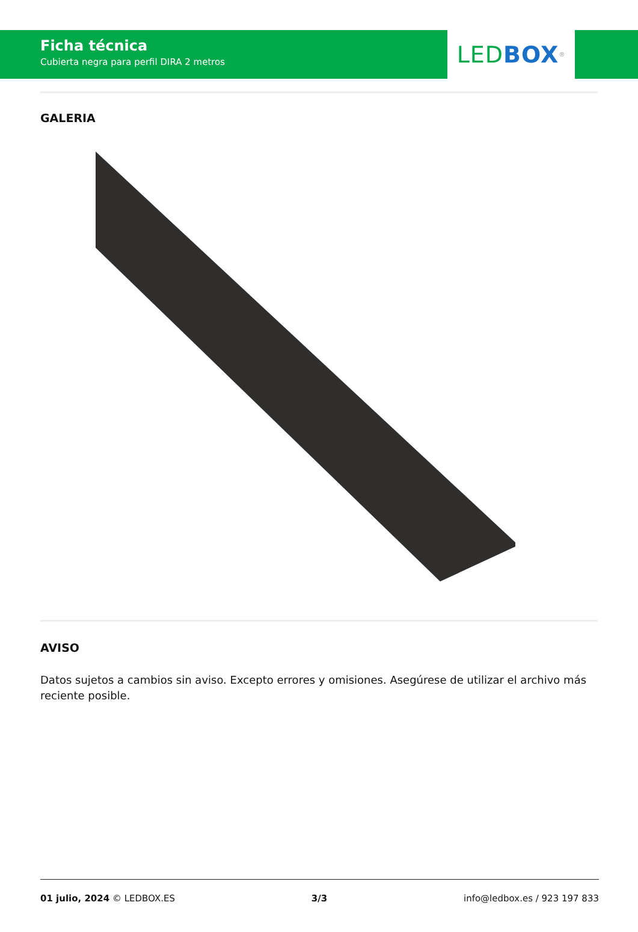Ficha técnica
Cubierta negra para perfil DIRA 2 metros
LED BOX<sup>®</sup>
GALERIA
AVISO
Datos sujetos a cambios sin aviso. Excepto errores y omisiones. Asegúrese de utilizar el archivo más reciente posible.
01 julio, 2024 © LEDBOX.ES 3/3 info@ledbox.es / 923 197 833